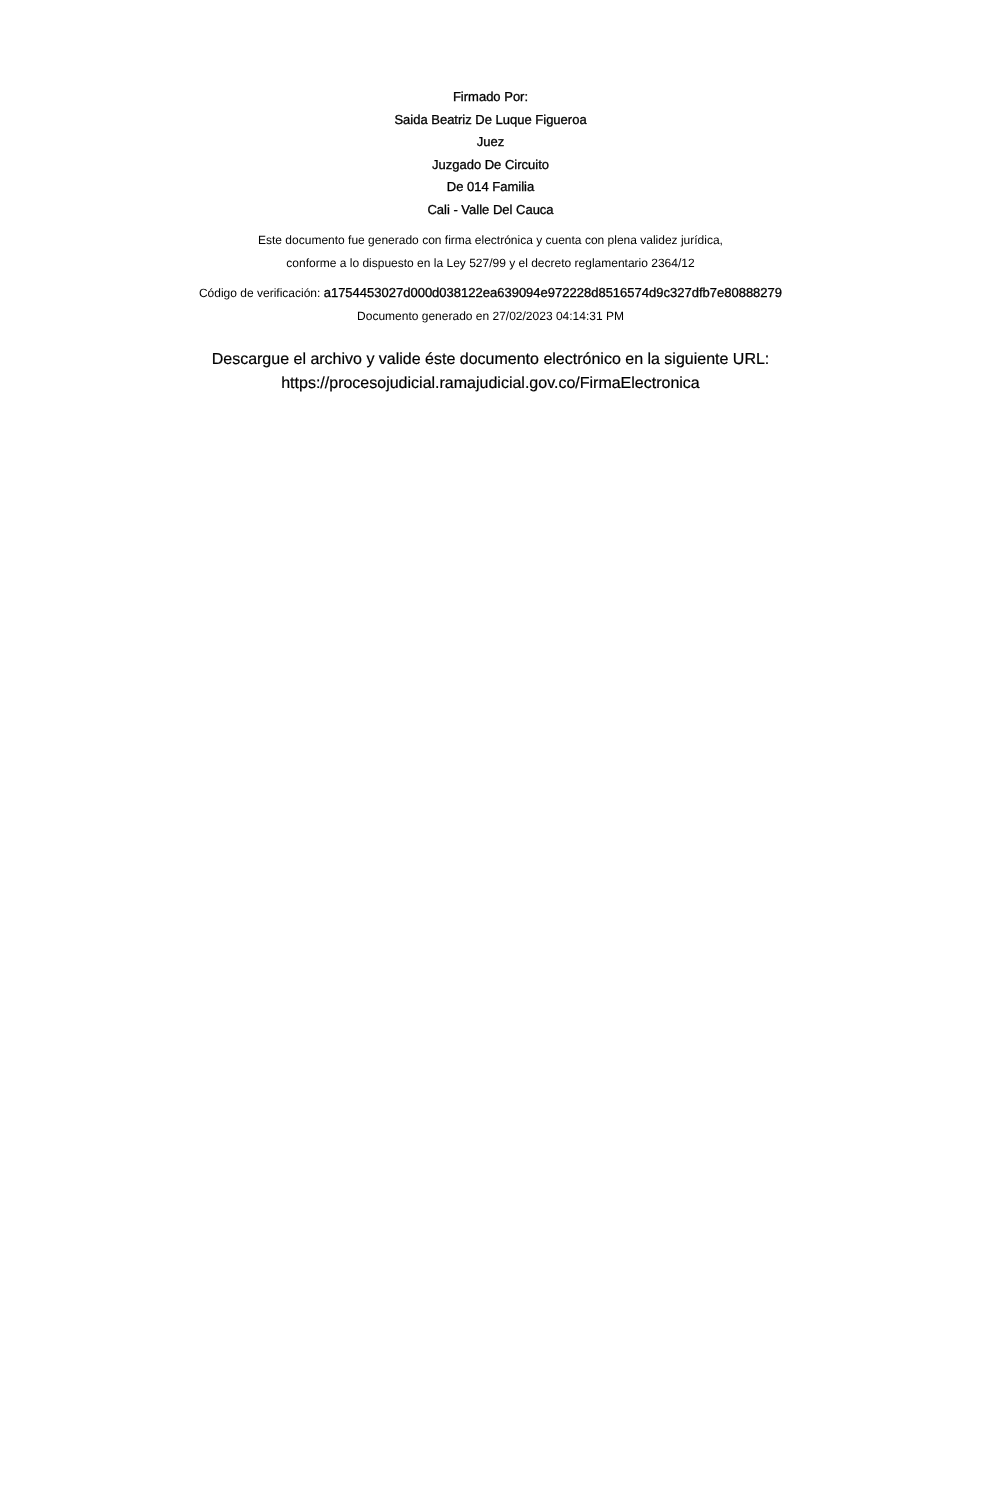Firmado Por:
Saida Beatriz De Luque Figueroa
Juez
Juzgado De Circuito
De 014 Familia
Cali - Valle Del Cauca
Este documento fue generado con firma electrónica y cuenta con plena validez jurídica,
conforme a lo dispuesto en la Ley 527/99 y el decreto reglamentario 2364/12
Código de verificación: a1754453027d000d038122ea639094e972228d8516574d9c327dfb7e80888279
Documento generado en 27/02/2023 04:14:31 PM
Descargue el archivo y valide éste documento electrónico en la siguiente URL:
https://procesojudicial.ramajudicial.gov.co/FirmaElectronica